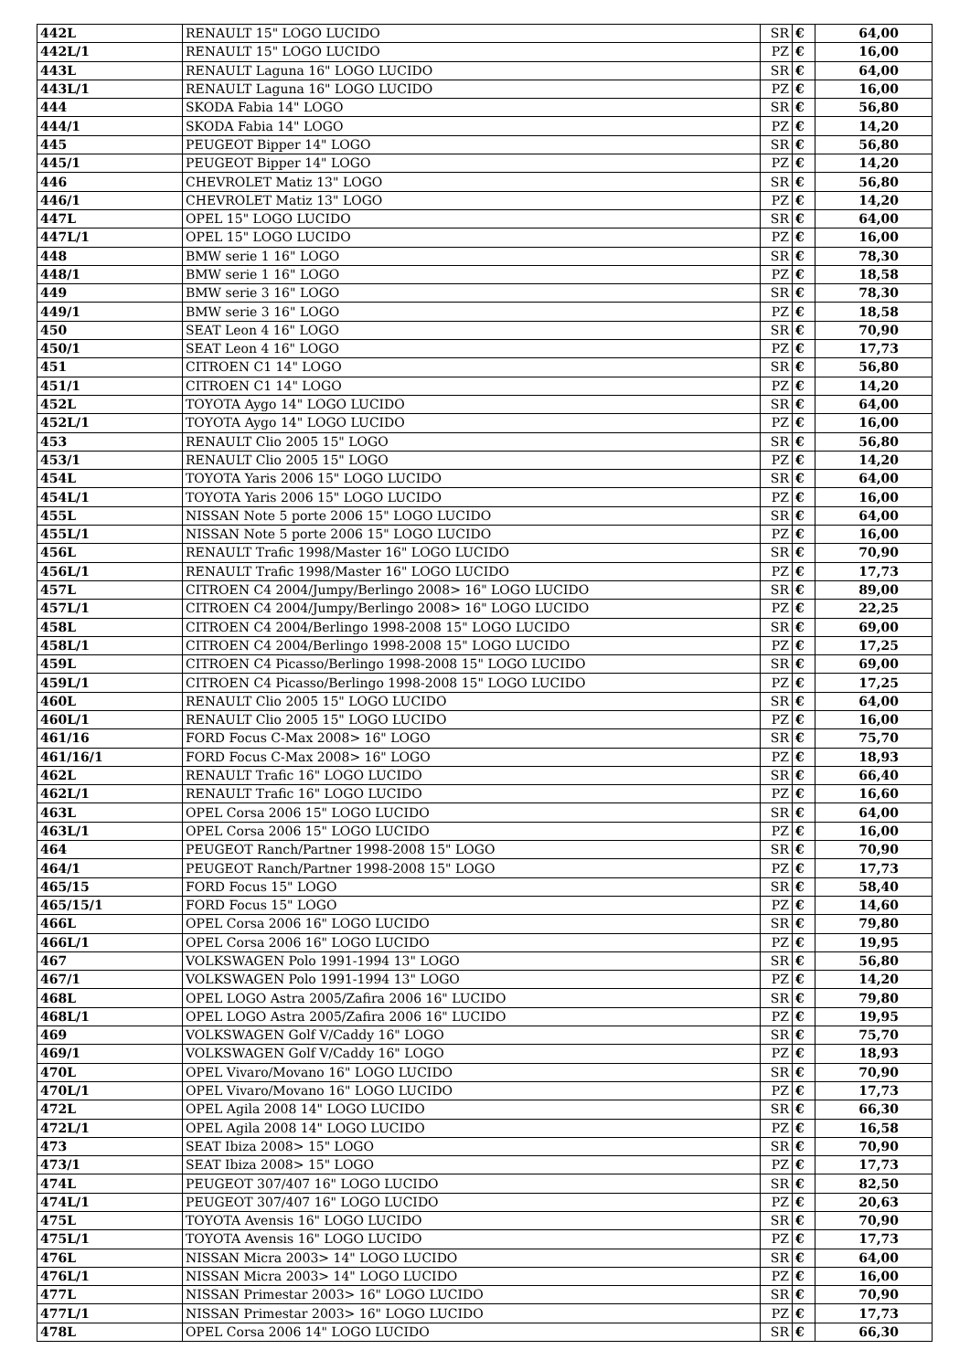| 442L | RENAULT 15" LOGO LUCIDO | SR | € | 64,00 |
| 442L/1 | RENAULT 15" LOGO LUCIDO | PZ | € | 16,00 |
| 443L | RENAULT Laguna 16" LOGO LUCIDO | SR | € | 64,00 |
| 443L/1 | RENAULT Laguna 16" LOGO LUCIDO | PZ | € | 16,00 |
| 444 | SKODA Fabia 14" LOGO | SR | € | 56,80 |
| 444/1 | SKODA Fabia 14" LOGO | PZ | € | 14,20 |
| 445 | PEUGEOT Bipper 14" LOGO | SR | € | 56,80 |
| 445/1 | PEUGEOT Bipper 14" LOGO | PZ | € | 14,20 |
| 446 | CHEVROLET Matiz 13" LOGO | SR | € | 56,80 |
| 446/1 | CHEVROLET Matiz 13" LOGO | PZ | € | 14,20 |
| 447L | OPEL 15" LOGO LUCIDO | SR | € | 64,00 |
| 447L/1 | OPEL 15" LOGO LUCIDO | PZ | € | 16,00 |
| 448 | BMW serie 1 16" LOGO | SR | € | 78,30 |
| 448/1 | BMW serie 1 16" LOGO | PZ | € | 18,58 |
| 449 | BMW serie 3 16" LOGO | SR | € | 78,30 |
| 449/1 | BMW serie 3 16" LOGO | PZ | € | 18,58 |
| 450 | SEAT Leon 4 16" LOGO | SR | € | 70,90 |
| 450/1 | SEAT Leon 4 16" LOGO | PZ | € | 17,73 |
| 451 | CITROEN C1 14" LOGO | SR | € | 56,80 |
| 451/1 | CITROEN C1 14" LOGO | PZ | € | 14,20 |
| 452L | TOYOTA Aygo 14" LOGO LUCIDO | SR | € | 64,00 |
| 452L/1 | TOYOTA Aygo 14" LOGO LUCIDO | PZ | € | 16,00 |
| 453 | RENAULT Clio 2005 15" LOGO | SR | € | 56,80 |
| 453/1 | RENAULT Clio 2005 15" LOGO | PZ | € | 14,20 |
| 454L | TOYOTA Yaris 2006 15" LOGO LUCIDO | SR | € | 64,00 |
| 454L/1 | TOYOTA Yaris 2006 15" LOGO LUCIDO | PZ | € | 16,00 |
| 455L | NISSAN Note 5 porte 2006 15" LOGO LUCIDO | SR | € | 64,00 |
| 455L/1 | NISSAN Note 5 porte 2006 15" LOGO LUCIDO | PZ | € | 16,00 |
| 456L | RENAULT Trafic 1998/Master 16" LOGO LUCIDO | SR | € | 70,90 |
| 456L/1 | RENAULT Trafic 1998/Master 16" LOGO LUCIDO | PZ | € | 17,73 |
| 457L | CITROEN C4 2004/Jumpy/Berlingo 2008> 16" LOGO LUCIDO | SR | € | 89,00 |
| 457L/1 | CITROEN C4 2004/Jumpy/Berlingo 2008> 16" LOGO LUCIDO | PZ | € | 22,25 |
| 458L | CITROEN C4 2004/Berlingo 1998-2008 15" LOGO LUCIDO | SR | € | 69,00 |
| 458L/1 | CITROEN C4 2004/Berlingo 1998-2008 15" LOGO LUCIDO | PZ | € | 17,25 |
| 459L | CITROEN C4 Picasso/Berlingo 1998-2008 15" LOGO LUCIDO | SR | € | 69,00 |
| 459L/1 | CITROEN C4 Picasso/Berlingo 1998-2008 15" LOGO LUCIDO | PZ | € | 17,25 |
| 460L | RENAULT Clio 2005 15" LOGO LUCIDO | SR | € | 64,00 |
| 460L/1 | RENAULT Clio 2005 15" LOGO LUCIDO | PZ | € | 16,00 |
| 461/16 | FORD Focus C-Max 2008> 16" LOGO | SR | € | 75,70 |
| 461/16/1 | FORD Focus C-Max 2008> 16" LOGO | PZ | € | 18,93 |
| 462L | RENAULT Trafic 16" LOGO LUCIDO | SR | € | 66,40 |
| 462L/1 | RENAULT Trafic 16" LOGO LUCIDO | PZ | € | 16,60 |
| 463L | OPEL Corsa 2006 15" LOGO LUCIDO | SR | € | 64,00 |
| 463L/1 | OPEL Corsa 2006 15" LOGO LUCIDO | PZ | € | 16,00 |
| 464 | PEUGEOT Ranch/Partner 1998-2008 15" LOGO | SR | € | 70,90 |
| 464/1 | PEUGEOT Ranch/Partner 1998-2008 15" LOGO | PZ | € | 17,73 |
| 465/15 | FORD Focus 15" LOGO | SR | € | 58,40 |
| 465/15/1 | FORD Focus 15" LOGO | PZ | € | 14,60 |
| 466L | OPEL Corsa 2006 16" LOGO LUCIDO | SR | € | 79,80 |
| 466L/1 | OPEL Corsa 2006 16" LOGO LUCIDO | PZ | € | 19,95 |
| 467 | VOLKSWAGEN Polo 1991-1994 13" LOGO | SR | € | 56,80 |
| 467/1 | VOLKSWAGEN Polo 1991-1994 13" LOGO | PZ | € | 14,20 |
| 468L | OPEL LOGO Astra 2005/Zafira 2006 16" LUCIDO | SR | € | 79,80 |
| 468L/1 | OPEL LOGO Astra 2005/Zafira 2006 16" LUCIDO | PZ | € | 19,95 |
| 469 | VOLKSWAGEN Golf V/Caddy 16" LOGO | SR | € | 75,70 |
| 469/1 | VOLKSWAGEN Golf V/Caddy 16" LOGO | PZ | € | 18,93 |
| 470L | OPEL Vivaro/Movano 16" LOGO LUCIDO | SR | € | 70,90 |
| 470L/1 | OPEL Vivaro/Movano 16" LOGO LUCIDO | PZ | € | 17,73 |
| 472L | OPEL Agila 2008 14" LOGO LUCIDO | SR | € | 66,30 |
| 472L/1 | OPEL Agila 2008 14" LOGO LUCIDO | PZ | € | 16,58 |
| 473 | SEAT Ibiza 2008> 15" LOGO | SR | € | 70,90 |
| 473/1 | SEAT Ibiza 2008> 15" LOGO | PZ | € | 17,73 |
| 474L | PEUGEOT 307/407 16" LOGO LUCIDO | SR | € | 82,50 |
| 474L/1 | PEUGEOT 307/407 16" LOGO LUCIDO | PZ | € | 20,63 |
| 475L | TOYOTA Avensis 16" LOGO LUCIDO | SR | € | 70,90 |
| 475L/1 | TOYOTA Avensis 16" LOGO LUCIDO | PZ | € | 17,73 |
| 476L | NISSAN Micra 2003> 14" LOGO LUCIDO | SR | € | 64,00 |
| 476L/1 | NISSAN Micra 2003> 14" LOGO LUCIDO | PZ | € | 16,00 |
| 477L | NISSAN Primestar 2003> 16" LOGO LUCIDO | SR | € | 70,90 |
| 477L/1 | NISSAN Primestar 2003> 16" LOGO LUCIDO | PZ | € | 17,73 |
| 478L | OPEL Corsa 2006 14" LOGO LUCIDO | SR | € | 66,30 |